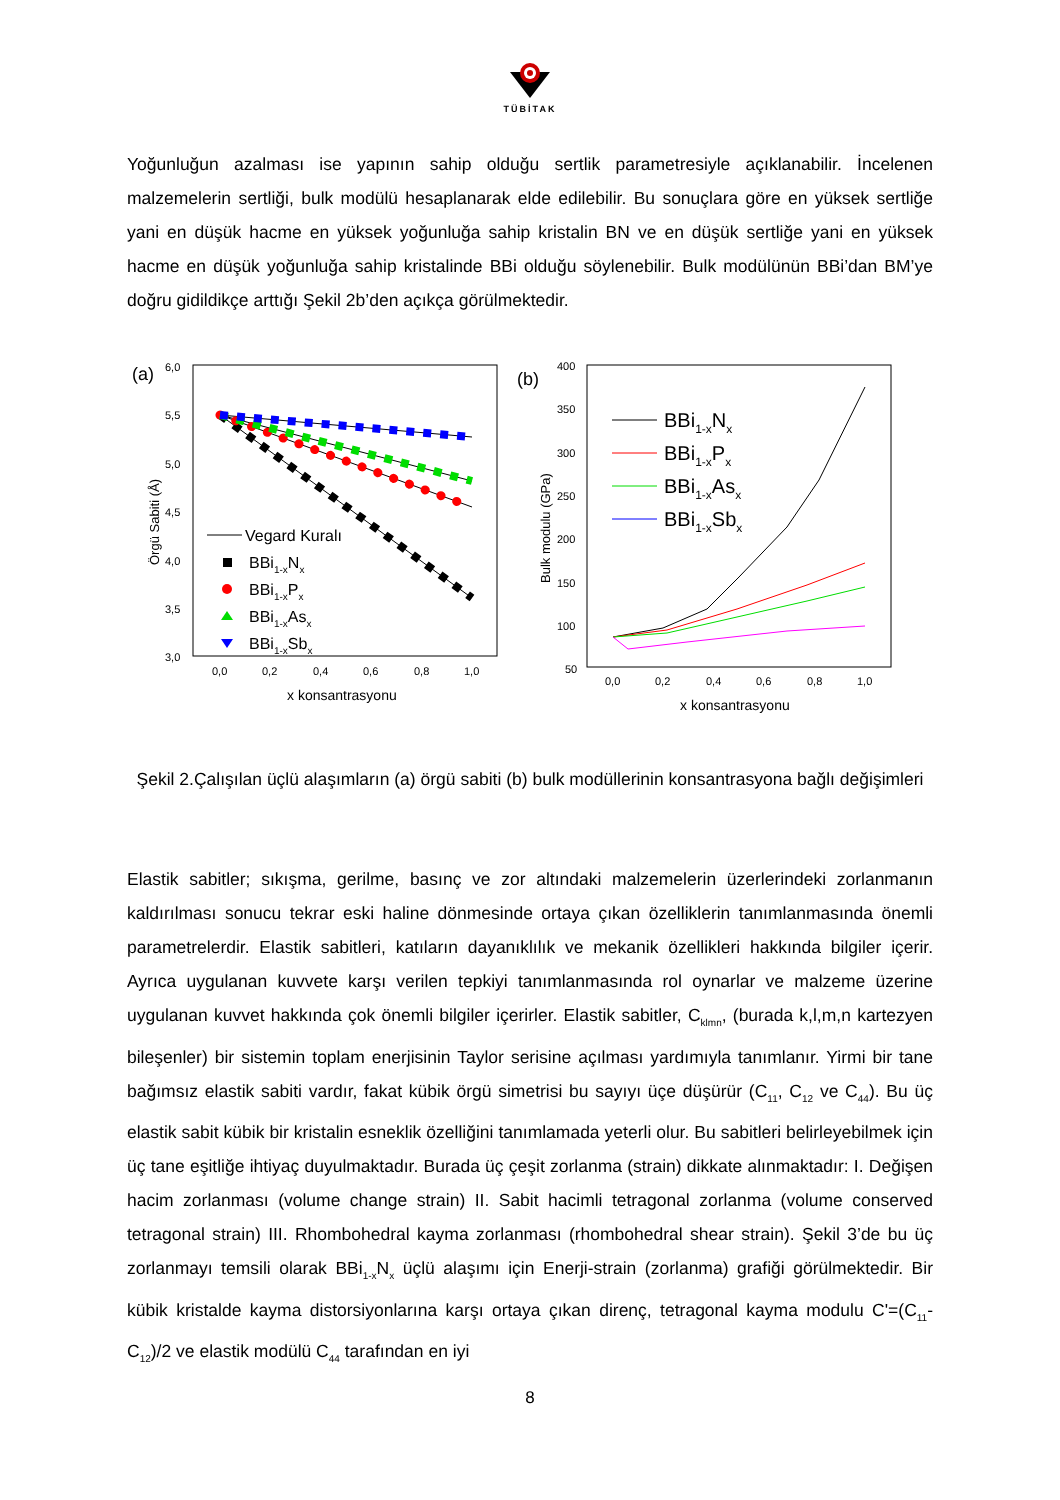TÜBİTAK
Yoğunluğun azalması ise yapının sahip olduğu sertlik parametresiyle açıklanabilir. İncelenen malzemelerin sertliği, bulk modülü hesaplanarak elde edilebilir. Bu sonuçlara göre en yüksek sertliğe yani en düşük hacme en yüksek yoğunluğa sahip kristalin BN ve en düşük sertliğe yani en yüksek hacme en düşük yoğunluğa sahip kristalinde BBi olduğu söylenebilir. Bulk modülünün BBi’dan BM’ye doğru gidildikçe arttığı Şekil 2b’den açıkça görülmektedir.
(a)
6,0
5,5
5,0
4,5
4,0
3,5
3,0
0,0
0,2
0,4
0,6
0,8
1,0
x konsantrasyonu
Örgü Sabiti (Å)
Vegard Kuralı
BBi1-xNx
BBi1-xPx
BBi1-xAsx
BBi1-xSbx
(b)
400
350
300
250
200
150
100
50
0,0
0,2
0,4
0,6
0,8
1,0
x konsantrasyonu
Bulk modulu (GPa)
BBi1-xNx
BBi1-xPx
BBi1-xAsx
BBi1-xSbx
Şekil 2.Çalışılan üçlü alaşımların (a) örgü sabiti (b) bulk modüllerinin konsantrasyona bağlı değişimleri
Elastik sabitler; sıkışma, gerilme, basınç ve zor altındaki malzemelerin üzerlerindeki zorlanmanın kaldırılması sonucu tekrar eski haline dönmesinde ortaya çıkan özelliklerin tanımlanmasında önemli parametrelerdir. Elastik sabitleri, katıların dayanıklılık ve mekanik özellikleri hakkında bilgiler içerir. Ayrıca uygulanan kuvvete karşı verilen tepkiyi tanımlanmasında rol oynarlar ve malzeme üzerine uygulanan kuvvet hakkında çok önemli bilgiler içerirler. Elastik sabitler, C<sub>klmn</sub>, (burada k,l,m,n kartezyen bileşenler) bir sistemin toplam enerjisinin Taylor serisine açılması yardımıyla tanımlanır. Yirmi bir tane bağımsız elastik sabiti vardır, fakat kübik örgü simetrisi bu sayıyı üçe düşürür (C<sub>11</sub>, C<sub>12</sub> ve C<sub>44</sub>). Bu üç elastik sabit kübik bir kristalin esneklik özelliğini tanımlamada yeterli olur. Bu sabitleri belirleyebilmek için üç tane eşitliğe ihtiyaç duyulmaktadır. Burada üç çeşit zorlanma (strain) dikkate alınmaktadır: I. Değişen hacim zorlanması (volume change strain) II. Sabit hacimli tetragonal zorlanma (volume conserved tetragonal strain) III. Rhombohedral kayma zorlanması (rhombohedral shear strain). Şekil 3’de bu üç zorlanmayı temsili olarak BBi<sub>1-x</sub>N<sub>x</sub> üçlü alaşımı için Enerji-strain (zorlanma) grafiği görülmektedir. Bir kübik kristalde kayma distorsiyonlarına karşı ortaya çıkan direnç, tetragonal kayma modulu C'=(C<sub>11</sub>-C<sub>12</sub>)/2 ve elastik modülü C<sub>44</sub> tarafından en iyi
8